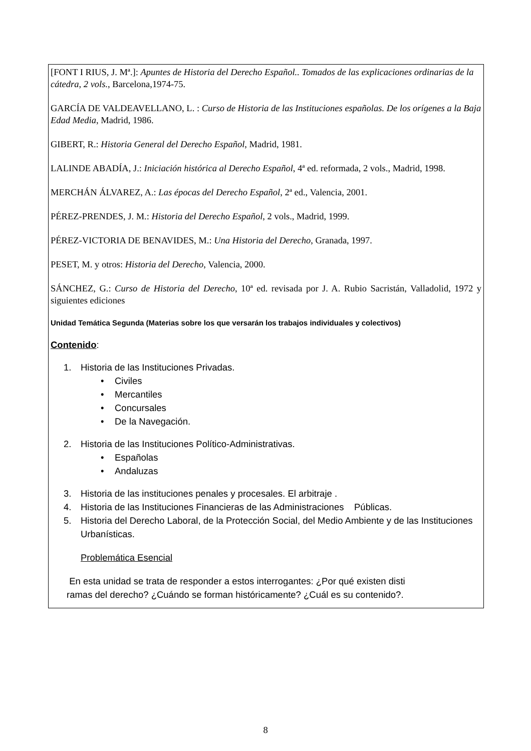[FONT I RIUS, J. Mª.]: Apuntes de Historia del Derecho Español.. Tomados de las explicaciones ordinarias de la cátedra, 2 vols., Barcelona,1974-75.
GARCÍA DE VALDEAVELLANO, L. : Curso de Historia de las Instituciones españolas. De los orígenes a la Baja Edad Media, Madrid, 1986.
GIBERT, R.: Historia General del Derecho Español, Madrid, 1981.
LALINDE ABADÍA, J.: Iniciación histórica al Derecho Español, 4ª ed. reformada, 2 vols., Madrid, 1998.
MERCHÁN ÁLVAREZ, A.: Las épocas del Derecho Español, 2ª ed., Valencia, 2001.
PÉREZ-PRENDES, J. M.: Historia del Derecho Español, 2 vols., Madrid, 1999.
PÉREZ-VICTORIA DE BENAVIDES, M.: Una Historia del Derecho, Granada, 1997.
PESET, M. y otros: Historia del Derecho, Valencia, 2000.
SÁNCHEZ, G.: Curso de Historia del Derecho, 10ª ed. revisada por J. A. Rubio Sacristán, Valladolid, 1972 y siguientes ediciones
Unidad Temática Segunda (Materias sobre los que versarán los trabajos individuales y colectivos)
Contenido:
1. Historia de las Instituciones Privadas.
• Civiles
• Mercantiles
• Concursales
• De la Navegación.
2. Historia de las Instituciones Político-Administrativas.
• Españolas
• Andaluzas
3. Historia de las instituciones penales y procesales. El arbitraje .
4. Historia de las Instituciones Financieras de las Administraciones Públicas.
5. Historia del Derecho Laboral, de la Protección Social, del Medio Ambiente y de las Instituciones Urbanísticas.
Problemática Esencial
En esta unidad se trata de responder a estos interrogantes: ¿Por qué existen disti
ramas del derecho? ¿Cuándo se forman históricamente? ¿Cuál es su contenido?.
8